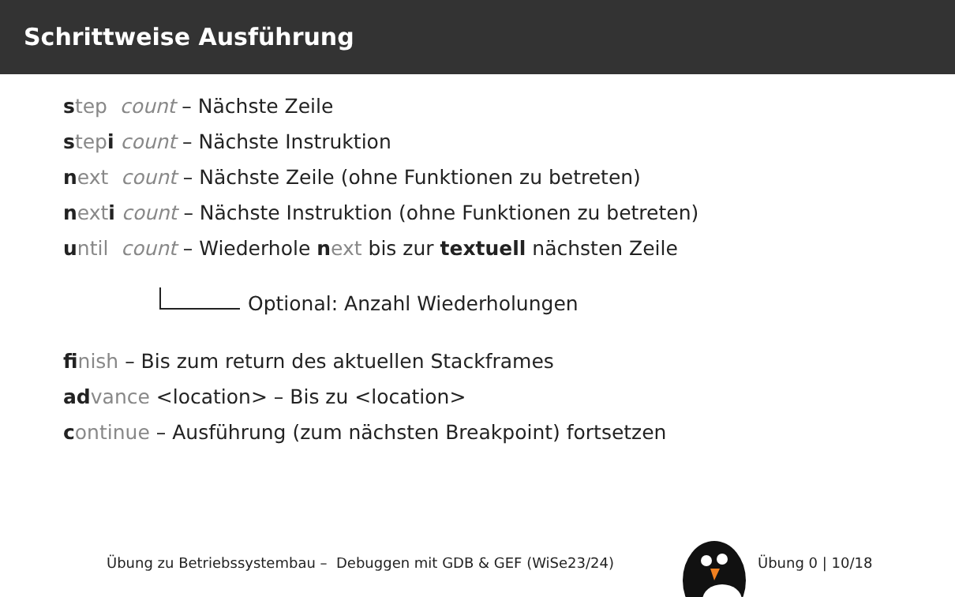Schrittweise Ausführung
step count – Nächste Zeile
step i count – Nächste Instruktion
next count – Nächste Zeile (ohne Funktionen zu betreten)
next i count – Nächste Instruktion (ohne Funktionen zu betreten)
until count – Wiederhole next bis zur textuell nächsten Zeile
Optional: Anzahl Wiederholungen
fi nish – Bis zum return des aktuellen Stackframes
ad vance <location> – Bis zu <location>
continue – Ausführung (zum nächsten Breakpoint) fortsetzen
Übung zu Betriebssystembau – Debuggen mit GDB & GEF (WiSe23/24) Übung 0 | 10/18